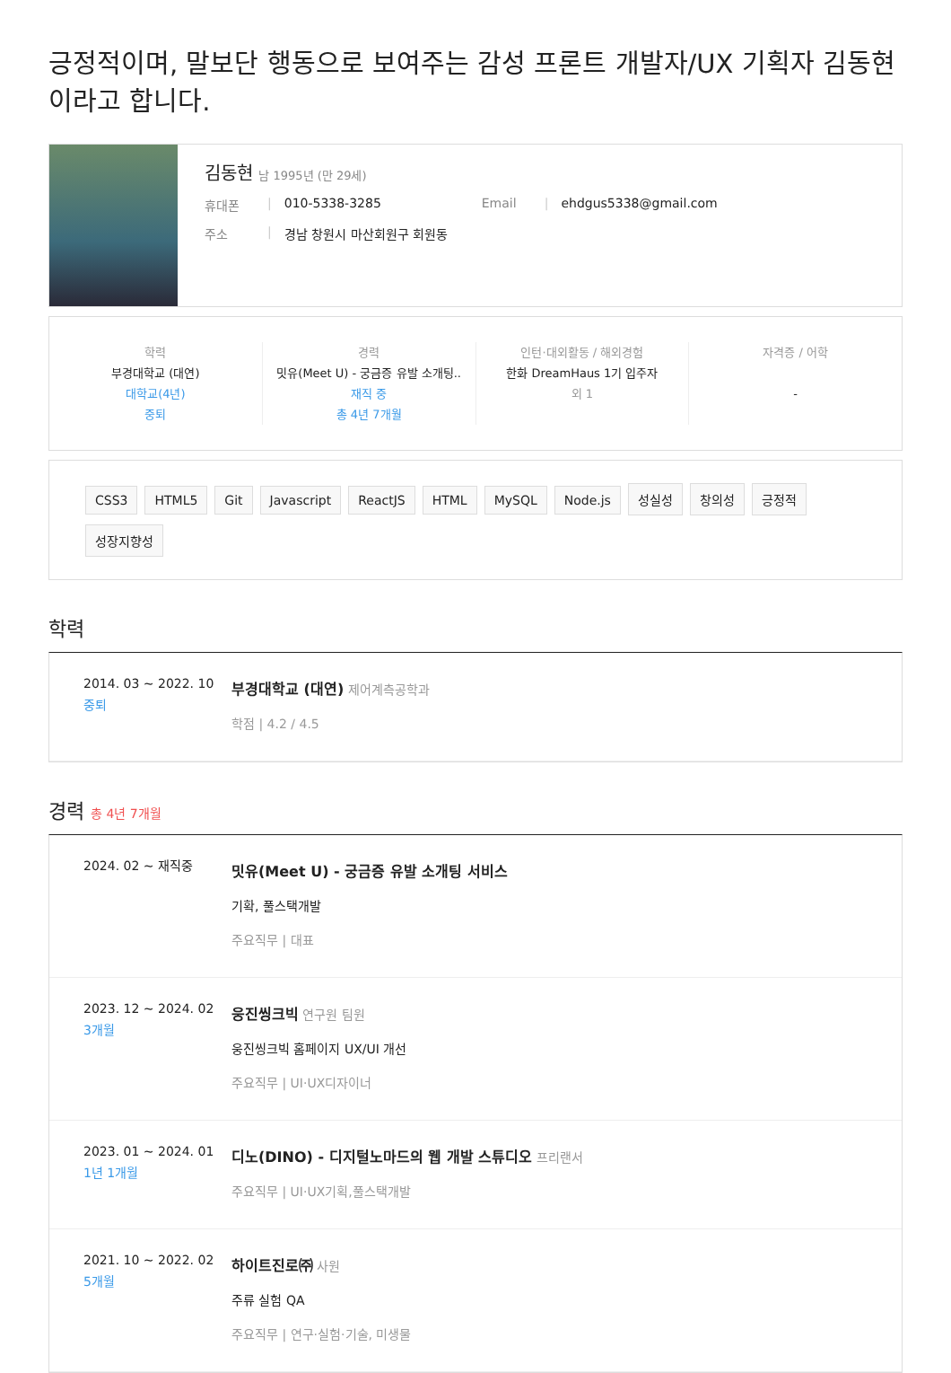긍정적이며, 말보단 행동으로 보여주는 감성 프론트 개발자/UX 기획자 김동현이라고 합니다.
김동현 남 1995년 (만 29세)
휴대폰 | 010-5338-3285 Email | ehdgus5338@gmail.com
주소 | 경남 창원시 마산회원구 회원동
학력
부경대학교 (대연)
대학교(4년)
중퇴
경력
밋유(Meet U) - 궁금증 유발 소개팅..
재직 중
총 4년 7개월
인턴·대외활동 / 해외경험
한화 DreamHaus 1기 입주자
외 1
자격증 / 어학
-
CSS3 HTML5 Git Javascript ReactJS HTML MySQL Node.js 성실성 창의성 긍정적 성장지향성
학력
2014. 03 ~ 2022. 10
중퇴
부경대학교 (대연) 제어계측공학과
학점 | 4.2 / 4.5
경력 총 4년 7개월
2024. 02 ~ 재직중
밋유(Meet U) - 궁금증 유발 소개팅 서비스
기확, 풀스택개발
주요직무 | 대표
2023. 12 ~ 2024. 02
3개월
웅진씽크빅 연구원 팀원
웅진씽크빅 홈페이지 UX/UI 개선
주요직무 | UI·UX디자이너
2023. 01 ~ 2024. 01
1년 1개월
디노(DINO) - 디지털노마드의 웹 개발 스튜디오 프리랜서
주요직무 | UI·UX기획,풀스택개발
2021. 10 ~ 2022. 02
5개월
하이트진로㈜ 사원
주류 실험 QA
주요직무 | 연구·실험·기술, 미생물